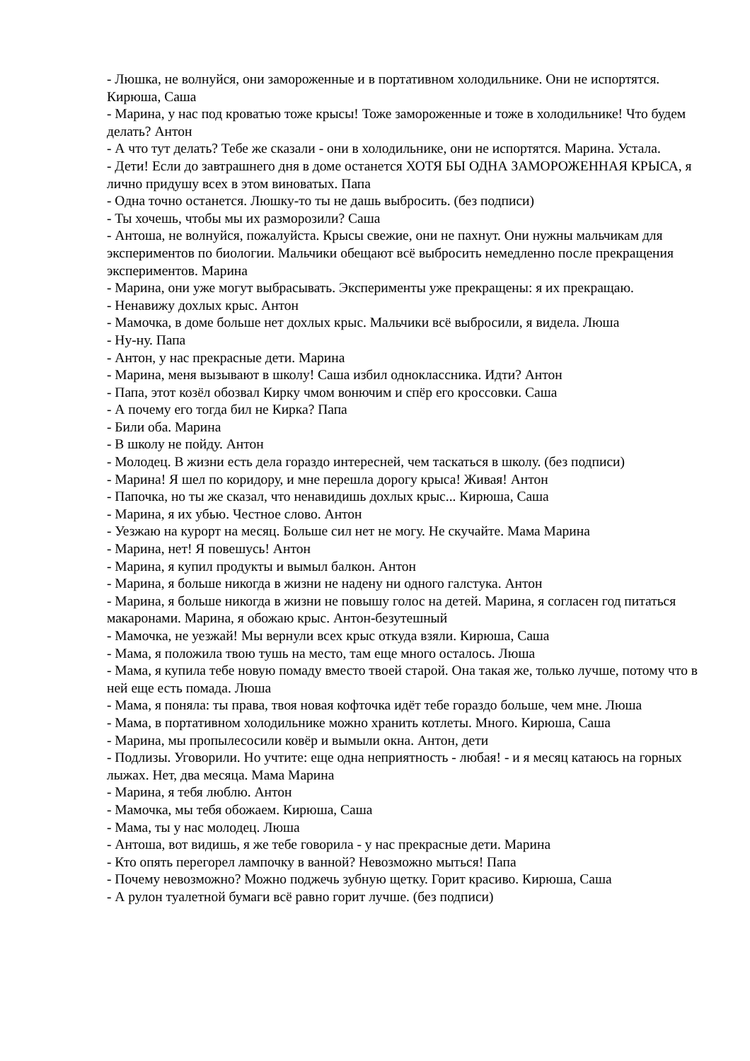- Люшка, не волнуйся, они замороженные и в портативном холодильнике. Они не испортятся. Кирюша, Саша
- Марина, у нас под кроватью тоже крысы! Тоже замороженные и тоже в холодильнике! Что будем делать? Антон
- А что тут делать? Тебе же сказали - они в холодильнике, они не испортятся. Марина. Устала.
- Дети! Если до завтрашнего дня в доме останется ХОТЯ БЫ ОДНА ЗАМОРОЖЕННАЯ КРЫСА, я лично придушу всех в этом виноватых. Папа
- Одна точно останется. Люшку-то ты не дашь выбросить. (без подписи)
- Ты хочешь, чтобы мы их разморозили? Саша
- Антоша, не волнуйся, пожалуйста. Крысы свежие, они не пахнут. Они нужны мальчикам для экспериментов по биологии. Мальчики обещают всё выбросить немедленно после прекращения экспериментов. Марина
- Марина, они уже могут выбрасывать. Эксперименты уже прекращены: я их прекращаю.
- Ненавижу дохлых крыс. Антон
- Мамочка, в доме больше нет дохлых крыс. Мальчики всё выбросили, я видела. Люша
- Ну-ну. Папа
- Антон, у нас прекрасные дети. Марина
- Марина, меня вызывают в школу! Саша избил одноклассника. Идти? Антон
- Папа, этот козёл обозвал Кирку чмом вонючим и спёр его кроссовки. Саша
- А почему его тогда бил не Кирка? Папа
- Били оба. Марина
- В школу не пойду. Антон
- Молодец. В жизни есть дела гораздо интересней, чем таскаться в школу. (без подписи)
- Марина! Я шел по коридору, и мне перешла дорогу крыса! Живая! Антон
- Папочка, но ты же сказал, что ненавидишь дохлых крыс... Кирюша, Саша
- Марина, я их убью. Честное слово. Антон
- Уезжаю на курорт на месяц. Больше сил нет не могу. Не скучайте. Мама Марина
- Марина, нет! Я повешусь! Антон
- Марина, я купил продукты и вымыл балкон. Антон
- Марина, я больше никогда в жизни не надену ни одного галстука. Антон
- Марина, я больше никогда в жизни не повышу голос на детей. Марина, я согласен год питаться макаронами. Марина, я обожаю крыс. Антон-безутешный
- Мамочка, не уезжай! Мы вернули всех крыс откуда взяли. Кирюша, Саша
- Мама, я положила твою тушь на место, там еще много осталось. Люша
- Мама, я купила тебе новую помаду вместо твоей старой. Она такая же, только лучше, потому что в ней еще есть помада. Люша
- Мама, я поняла: ты права, твоя новая кофточка идёт тебе гораздо больше, чем мне. Люша
- Мама, в портативном холодильнике можно хранить котлеты. Много. Кирюша, Саша
- Марина, мы пропылесосили ковёр и вымыли окна. Антон, дети
- Подлизы. Уговорили. Но учтите: еще одна неприятность - любая! - и я месяц катаюсь на горных лыжах. Нет, два месяца. Мама Марина
- Марина, я тебя люблю. Антон
- Мамочка, мы тебя обожаем. Кирюша, Саша
- Мама, ты у нас молодец. Люша
- Антоша, вот видишь, я же тебе говорила - у нас прекрасные дети. Марина
- Кто опять перегорел лампочку в ванной? Невозможно мыться! Папа
- Почему невозможно? Можно поджечь зубную щетку. Горит красиво. Кирюша, Саша
- А рулон туалетной бумаги всё равно горит лучше. (без подписи)